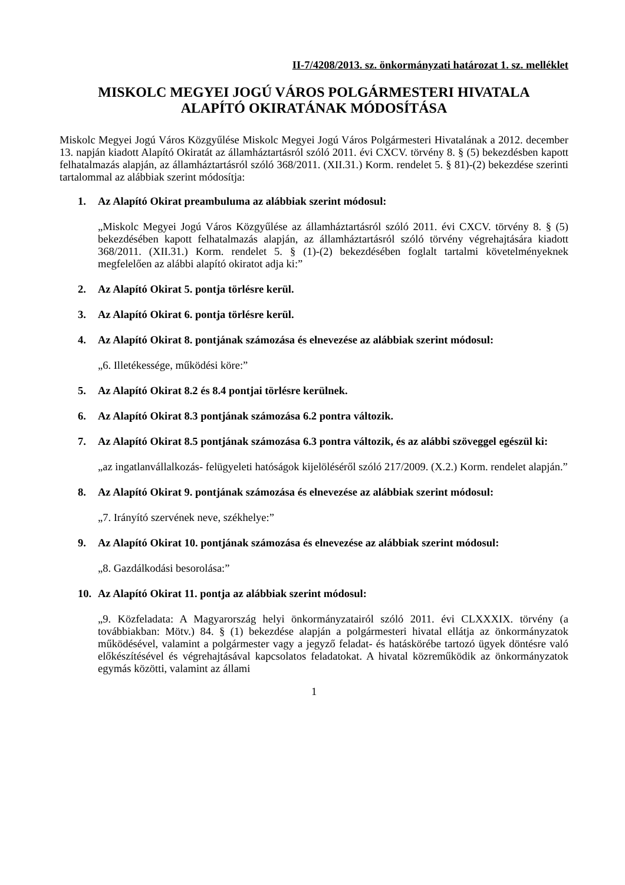II-7/4208/2013. sz. önkormányzati határozat 1. sz. melléklet
MISKOLC MEGYEI JOGÚ VÁROS POLGÁRMESTERI HIVATALA
ALAPÍTÓ OKIRATÁNAK MÓDOSÍTÁSA
Miskolc Megyei Jogú Város Közgyűlése Miskolc Megyei Jogú Város Polgármesteri Hivatalának a 2012. december 13. napján kiadott Alapító Okiratát az államháztartásról szóló 2011. évi CXCV. törvény 8. § (5) bekezdésben kapott felhatalmazás alapján, az államháztartásról szóló 368/2011. (XII.31.) Korm. rendelet 5. § 81)-(2) bekezdése szerinti tartalommal az alábbiak szerint módosítja:
1. Az Alapító Okirat preambuluma az alábbiak szerint módosul:
„Miskolc Megyei Jogú Város Közgyűlése az államháztartásról szóló 2011. évi CXCV. törvény 8. § (5) bekezdésében kapott felhatalmazás alapján, az államháztartásról szóló törvény végrehajtására kiadott 368/2011. (XII.31.) Korm. rendelet 5. § (1)-(2) bekezdésében foglalt tartalmi követelményeknek megfelelően az alábbi alapító okiratot adja ki:”
2. Az Alapító Okirat 5. pontja törlésre kerül.
3. Az Alapító Okirat 6. pontja törlésre kerül.
4. Az Alapító Okirat 8. pontjának számozása és elnevezése az alábbiak szerint módosul:
„6. Illetékessége, működési köre:”
5. Az Alapító Okirat 8.2 és 8.4 pontjai törlésre kerülnek.
6. Az Alapító Okirat 8.3 pontjának számozása 6.2 pontra változik.
7. Az Alapító Okirat 8.5 pontjának számozása 6.3 pontra változik, és az alábbi szöveggel egészül ki:
„az ingatlanvállalkozás- felügyeleti hatóságok kijelöléséről szóló 217/2009. (X.2.) Korm. rendelet alapján.”
8. Az Alapító Okirat 9. pontjának számozása és elnevezése az alábbiak szerint módosul:
„7. Irányító szervének neve, székhelye:”
9. Az Alapító Okirat 10. pontjának számozása és elnevezése az alábbiak szerint módosul:
„8. Gazdálkodási besorolása:”
10. Az Alapító Okirat 11. pontja az alábbiak szerint módosul:
„9. Közfeladata: A Magyarország helyi önkormányzatairól szóló 2011. évi CLXXXIX. törvény (a továbbiakban: Mötv.) 84. § (1) bekezdése alapján a polgármesteri hivatal ellátja az önkormányzatok működésével, valamint a polgármester vagy a jegyző feladat- és hatáskörébe tartozó ügyek döntésre való előkészítésével és végrehajtásával kapcsolatos feladatokat. A hivatal közreműködik az önkormányzatok egymás közötti, valamint az állami
1